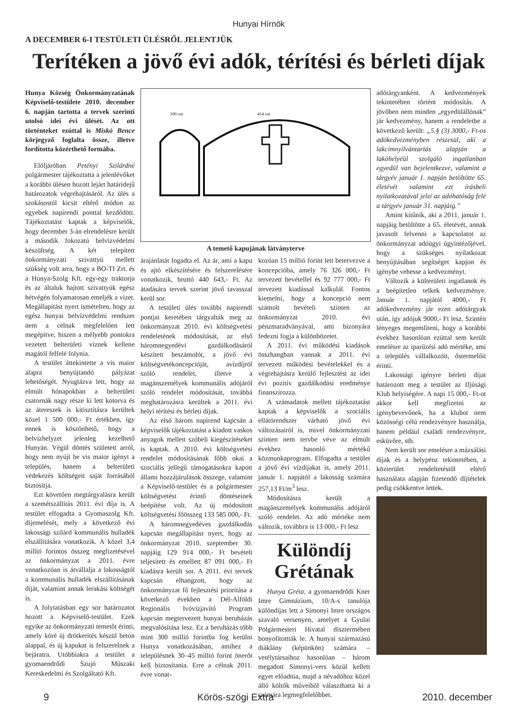Hunyai Hírnök
A DECEMBER 6-I TESTÜLETI ÜLÉSRŐL JELENTJÜK
Terítéken a jövő évi adók, térítési és bérleti díjak
Hunya Község Önkormányzatának Képviselő-testülete 2010. december 6. napján tartotta a tervek szerinti utolsó idei évi ülését. Az ott történteket ezúttal is Miskó Bence körjegyző foglalta össze, illetve fordította közérthető formába.
Elöljáróban Petényi Szilárdné polgármester tájékoztatta a jelenlévőket a korábbi ülésen hozott lejárt határidejű határozatok végrehajtásáról. Az ülés a szokásostól kicsit eltérő módon az egyebek napirendi ponttal kezdődött. Tájékoztatást kaptak a képviselők, hogy december 3-án elrendelésre került a második fokozatú belvízvédelmi készültség. A két telepített önkormányzati szivattyú mellett szükség volt arra, hogy a BO-TI Zrt. és a Hunya-Szolg Kft. egy-egy traktorja és az általuk hajtott szivattyúk egész hétvégén folyamatosan emeljék a vizet. Megállapítást nyert ismételten, hogy az egész hunyai belvízvédelmi rendszer nem a célnak megfelelően lett megépítve, hiszen a mélyebb pontokra vezetett belterületi víznek kellene magától felfelé folynia.
A testület áttekintette a vis maior alapra benyújtandó pályázat lehetőségét. Nyugtázva lett, hogy az elmúlt hónapokban a belterületi csatornák nagy része ki lett kotorva és az átereszek is kitisztításra kerültek közel 1 500 000,- Ft értékben, így ennek is köszönhető, hogy a belvízhelyzet jelenleg kezelhető Hunyán. Végül döntés született arról, hogy nem nyújt be vis maior igényt a település, hanem a belterületi védekezés költségeit saját forrásából biztosítja.
Ezt követően megtárgyalásra került a szemétszállítás 2011. évi díja is. A testület elfogadta a Gyomaszolg Kft. díjemelését, mely a következő évi lakossági szilárd kommunális hulladék elszállítására vonatkozik. A közel 3,4 millió forintos összeg megfizetésével az önkormányzat a 2011. évre vonatkozóan is átvállalja a lakosságtól a kommunális hulladék elszállításának díját, valamint annak lerakási költségét is.
A folytatásban egy sor határozatot hozott a Képviselő-testület. Ezek egyike az önkormányzati temetőt érinti, amely köré új drótkerítés készül beton alappal, és új kapukat is felszerelnek a bejáratra. Utóbbiakra a testület a gyomaendrődi Szujó Műszaki Kereskedelmi és Szolgáltató Kft.
100 cm
414 cm
A temető kapujának látványterve
árajánlatát fogadta el. Az ár, ami a kapu és ajtó elkészítésére és felszerelésére vonatkozik, bruttó 440 643,- Ft. Az átadására tervek szerint jövő tavasszal kerül sor.
A testületi ülés további napirendi pontjai keretében tárgyalták meg az önkormányzat 2010. évi költségvetési rendeletének módosítását, az első háromnegyedévi gazdálkodásáról készített beszámolót, a jövő évi költségvetékoncepcióját, avízdíjról szóló rendelet, illetve a magánszemélyek kommunális adójáról szóló rendelet módosítását, továbbá meghatározásra kerültek a 2011. évi helyi térítési és bérleti díjak.
Az első három napirend kapcsán a képviselők tájékoztatást a kiadott vaskos anyagok mellett szóbeli kiegészítéseket is kaptak. A 2010. évi költségvetési rendelet módosításának főbb okai a szociális jellegű támogatásokra kapott állami hozzájárulások összege, valamint a Képviselő-testület és a polgármester költségvetést érintő döntéseinek beépítése volt. Az új módosított költségvetési főösszeg 133 585 000,- Ft.
A háromnegyedéves gazdálkodás kapcsán megállapítást nyert, hogy az önkormányzat 2010. szeptember 30. napjáig 129 914 000,- Ft bevételt teljesített és emellett 87 091 000,- Ft kiadásra került sor. A 2011. évi tervek kapcsán elhangzott, hogy az önkormányzat fő fejlesztési prioritása a következő években a Dél-Alföldi Regionális Ivóvízjavító Program kapcsán megtervezett hunyai beruházás megvalósítása lesz. Ez a beruházás több mint 300 millió forintba fog kerülni Hunya vonatkozásában, amihez a településnek 30–45 millió forint önerőt kell biztosítania. Erre a célnak 2011. évre vonat-
kozóan 15 millió forint lett betervezve a koncepcióba, amely 76 326 000,- Ft tervezett bevétellel és 92 777 000,- Ft tervezett kiadással kalkulál. Fontos kiemelni, hogy a koncepció nem számolt bevételi szinten az önkormányzat 2010. évi pénzmaradványával, ami bizonyára fedezni fogja a különbözetet.
A 2011. évi működési kiadások összhangban vannak a 2011. évi tervezett működési bevételekkel és a végrehajtásra kerülő fejlesztést az idei évi pozitív gazdálkodási eredménye finanszírozza.
A számadatok mellett tájékoztatást kaptak a képviselők a szociális ellátórendszer várható jövő évi változásairól is, mivel önkormányzati szinten nem tervbe véve az elmúlt évekhez hasonló mértékű közmunkaprogram. Elfogadta a testület a jövő évi vízdíjakat is, amely 2011. január 1. napjától a lakosság számára 257,13 Ft/m<sup>3</sup> lesz.
Módosításra került a magánszemélyek kommunális adójáról szóló rendelet. Az adó mértéke nem változik, továbbra is 13 000,- Ft lesz
Különdíj Grétának
Hunya Gréta, a gyomaendrődi Kner Imre Gimnázium, 10/A-s tanulója különdíjas lett a Simonyi Imre országos szavaló versenyen, amelyet a Gyulai Polgármesteri Hivatal dísztermében bonyolítottták le. A hunyai származású diáklány (képünkön) számára – vetélytársaihoz hasonlóan – három megadott Simonyi-vers közül kellett egyet előadnia, majd a névadóhoz közel álló költők műveiből választhatta ki a számára legmegfelelőbbet.
adótárgyanként. A kedvezmények tekintetében történt módosítás. A jövőben nem minden „egyedülállónak” jár kedvezmény, hanem a rendeletbe a következő került: „5.§ (3) 3000,- Ft-os adókedvezményben részesül, aki a lakcímnyilvántartás alapján a lakóhelyéül szolgáló ingatlanban egyedül van bejelentkezve, valamint a tárgyév január 1. napján betöltötte 65. életévét valamint ezt írásbeli nyilatkozatával jelzi az adóhatóság felé a tárgyév január 31. napjáig.”
Amint kitűnik, aki a 2011. január 1. napjáig betöltötte a 65. életévét, annak javasolt felvenni a kapcsolatot az önkormányzat adóügyi ügyintézőjével, hogy a szükséges nyilatkozat benyújtásában segítséget kapjon és igénybe vehesse a kedvezményt.
Változik a külterületi ingatlanok és a beépítetlen telkek kedvezménye. Január 1. napjától 4000,- Ft adókedvezmény jár ezen adótárgyak után, így adójuk 9000,- Ft lesz. Szintén lényeges megemlíteni, hogy a korábbi évekhez hasonlóan ezúttal sem került emelésre az iparűzési adó mértéke, ami a település vállalkozóit, őstermelőit érinti.
Lakossági igényre bérleti díjat határozott meg a testület az Ifjúsági Klub helyiségére. A napi 15 000,- Ft-ot akkor kell megfizetni az igénybevevőnek, ha a klubot nem közösségi célú rendezvényre használja, hanem például családi rendezvényre, esküvőre, stb.
Nem került sor emelésre a mázsálási díjak és a helypénz tekintetében, a közterület rendeltetéstől eltérő használata alapján fizetendő díjtételek pedig csökkentve lettek.
9 Körös-szögi Extra 2010. december